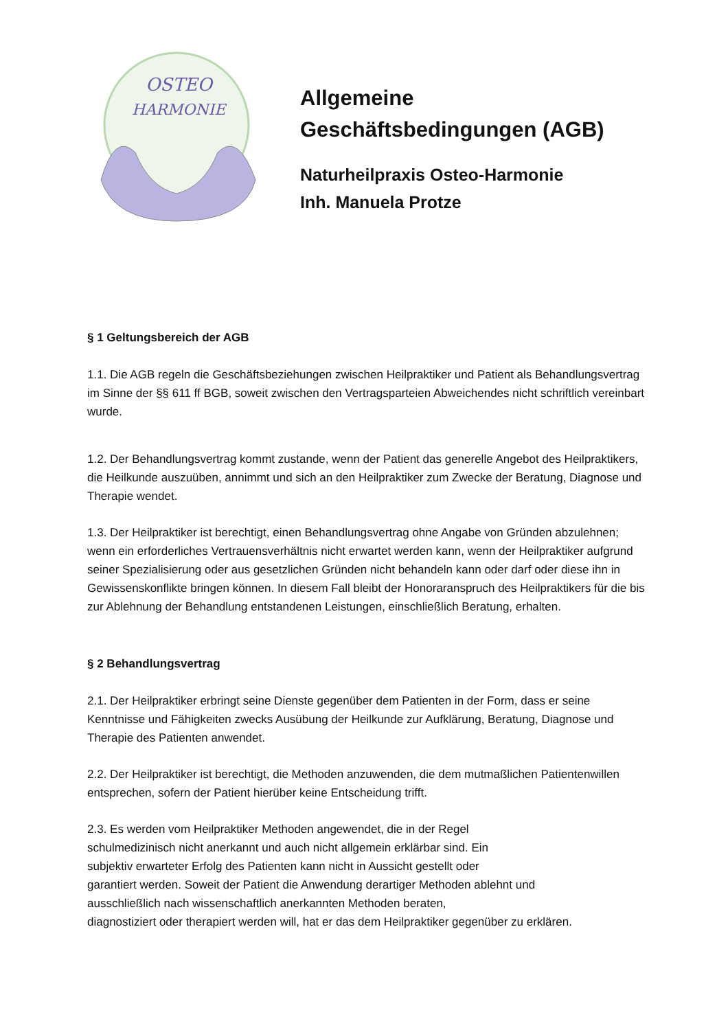OSTEO
HARMONIE
Allgemeine
Geschäftsbedingungen (AGB)
Naturheilpraxis Osteo-Harmonie
Inh. Manuela Protze
§ 1 Geltungsbereich der AGB
1.1. Die AGB regeln die Geschäftsbeziehungen zwischen Heilpraktiker und Patient als Behandlungsvertrag im Sinne der §§ 611 ff BGB, soweit zwischen den Vertragsparteien Abweichendes nicht schriftlich vereinbart wurde.
1.2. Der Behandlungsvertrag kommt zustande, wenn der Patient das generelle Angebot des Heilpraktikers, die Heilkunde auszuüben, annimmt und sich an den Heilpraktiker zum Zwecke der Beratung, Diagnose und Therapie wendet.
1.3. Der Heilpraktiker ist berechtigt, einen Behandlungsvertrag ohne Angabe von Gründen abzulehnen; wenn ein erforderliches Vertrauensverhältnis nicht erwartet werden kann, wenn der Heilpraktiker aufgrund seiner Spezialisierung oder aus gesetzlichen Gründen nicht behandeln kann oder darf oder diese ihn in Gewissenskonflikte bringen können. In diesem Fall bleibt der Honoraranspruch des Heilpraktikers für die bis zur Ablehnung der Behandlung entstandenen Leistungen, einschließlich Beratung, erhalten.
§ 2 Behandlungsvertrag
2.1. Der Heilpraktiker erbringt seine Dienste gegenüber dem Patienten in der Form, dass er seine Kenntnisse und Fähigkeiten zwecks Ausübung der Heilkunde zur Aufklärung, Beratung, Diagnose und Therapie des Patienten anwendet.
2.2. Der Heilpraktiker ist berechtigt, die Methoden anzuwenden, die dem mutmaßlichen Patientenwillen entsprechen, sofern der Patient hierüber keine Entscheidung trifft.
2.3. Es werden vom Heilpraktiker Methoden angewendet, die in der Regel
schulmedizinisch nicht anerkannt und auch nicht allgemein erklärbar sind. Ein
subjektiv erwarteter Erfolg des Patienten kann nicht in Aussicht gestellt oder
garantiert werden. Soweit der Patient die Anwendung derartiger Methoden ablehnt und
ausschließlich nach wissenschaftlich anerkannten Methoden beraten,
diagnostiziert oder therapiert werden will, hat er das dem Heilpraktiker gegenüber zu erklären.